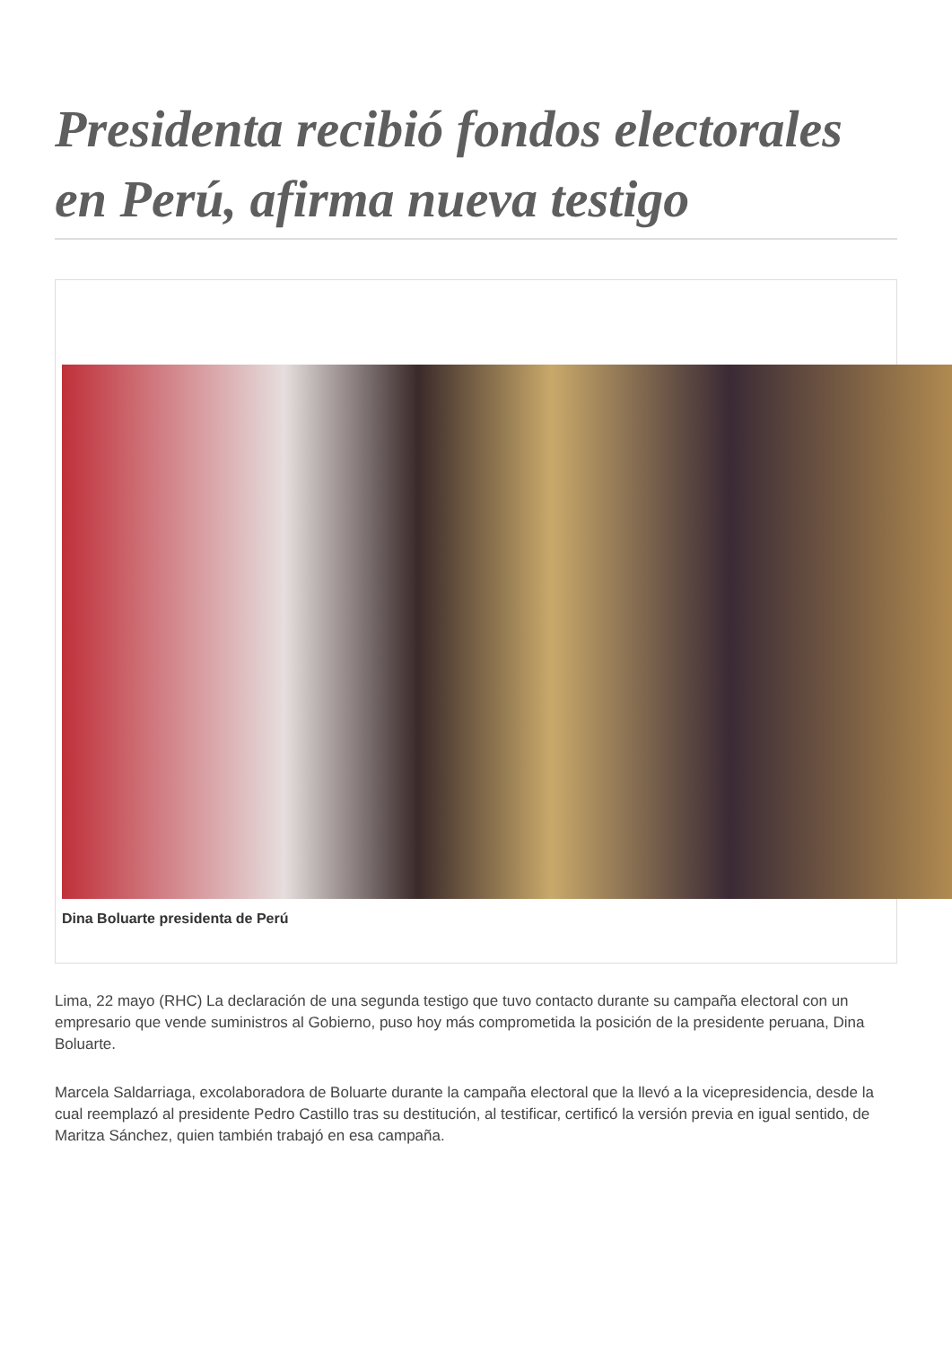Presidenta recibió fondos electorales en Perú, afirma nueva testigo
Dina Boluarte presidenta de Perú
Lima, 22 mayo (RHC) La declaración de una segunda testigo que tuvo contacto durante su campaña electoral con un empresario que vende suministros al Gobierno, puso hoy más comprometida la posición de la presidente peruana, Dina Boluarte.
Marcela Saldarriaga, excolaboradora de Boluarte durante la campaña electoral que la llevó a la vicepresidencia, desde la cual reemplazó al presidente Pedro Castillo tras su destitución, al testificar, certificó la versión previa en igual sentido, de Maritza Sánchez, quien también trabajó en esa campaña.